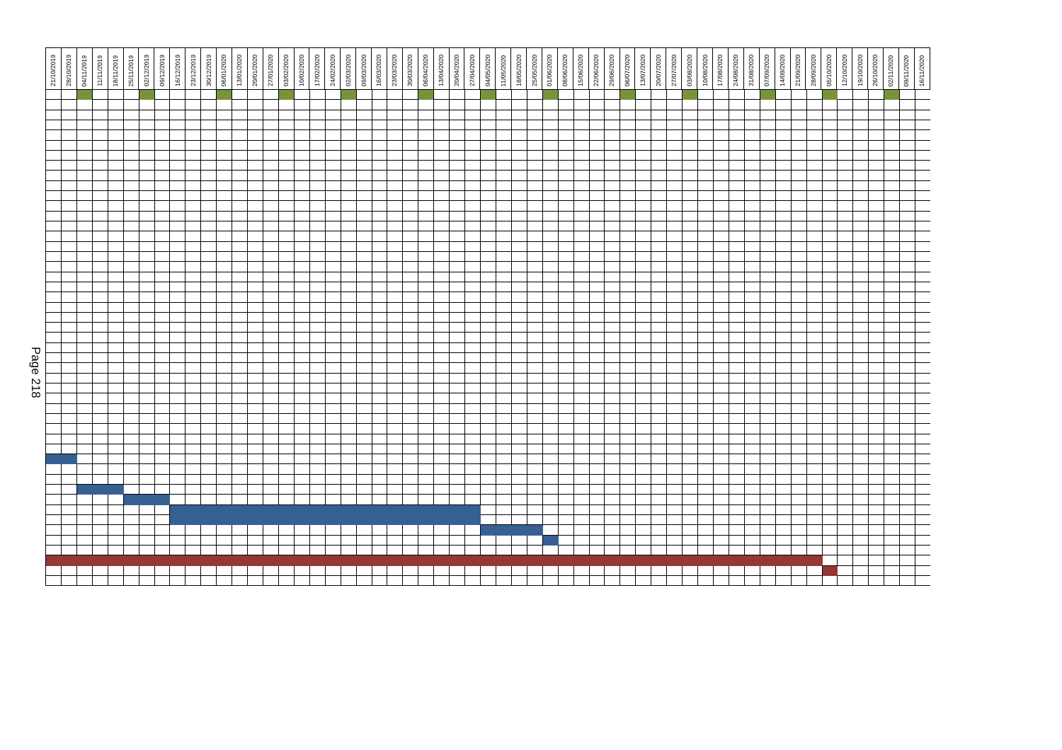Page 218
| 21/10/2019 | 28/10/2019 | 04/11/2019 | 11/11/2019 | 18/11/2019 | 25/11/2019 | 02/12/2019 | 09/12/2019 | 16/12/2019 | 23/12/2019 | 30/12/2019 | 06/01/2020 | 13/01/2020 | 20/01/2020 | 27/01/2020 | 03/02/2020 | 10/02/2020 | 17/02/2020 | 24/02/2020 | 02/03/2020 | 09/03/2020 | 16/03/2020 | 23/03/2020 | 30/03/2020 | 06/04/2020 | 13/04/2020 | 20/04/2020 | 27/04/2020 | 04/05/2020 | 11/05/2020 | 18/05/2020 | 25/05/2020 | 01/06/2020 | 08/06/2020 | 15/06/2020 | 22/06/2020 | 29/06/2020 | 06/07/2020 | 13/07/2020 | 20/07/2020 | 27/07/2020 | 03/08/2020 | 10/08/2020 | 17/08/2020 | 24/08/2020 | 31/08/2020 | 07/09/2020 | 14/09/2020 | 21/09/2020 | 28/09/2020 | 05/10/2020 | 12/10/2020 | 19/10/2020 | 26/10/2020 | 02/11/2020 | 09/11/2020 | 16/11/2020 |
| --- | --- | --- | --- | --- | --- | --- | --- | --- | --- | --- | --- | --- | --- | --- | --- | --- | --- | --- | --- | --- | --- | --- | --- | --- | --- | --- | --- | --- | --- | --- | --- | --- | --- | --- | --- | --- | --- | --- | --- | --- | --- | --- | --- | --- | --- | --- | --- | --- | --- | --- | --- | --- | --- | --- | --- | --- |